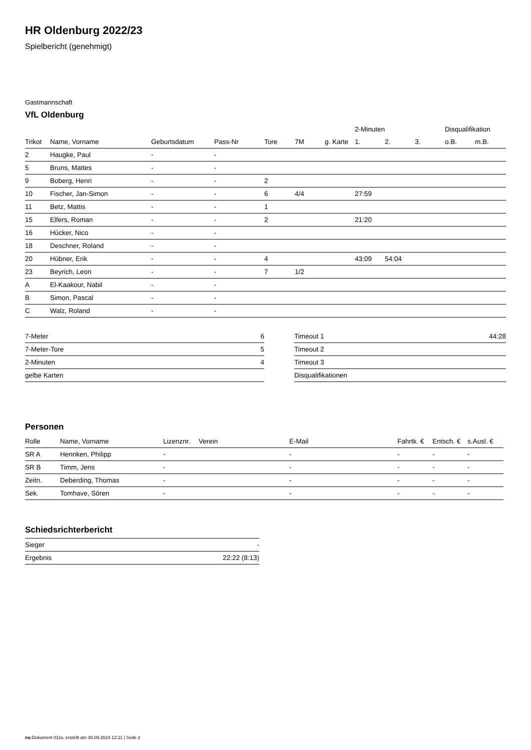HR Oldenburg 2022/23
Spielbericht (genehmigt)
Gastmannschaft
VfL Oldenburg
| | | | | | | | 2-Minuten | | | Disqualifikation | |
| --- | --- | --- | --- | --- | --- | --- | --- | --- | --- | --- | --- |
| Trikot | Name, Vorname | Geburtsdatum | Pass-Nr | Tore | 7M | g. Karte | 1. | 2. | 3. | o.B. | m.B. |
| 2 | Haugke, Paul | - | - | | | | | | | | |
| 5 | Bruns, Mattes | - | - | | | | | | | | |
| 9 | Boberg, Henri | - | - | 2 | | | | | | | |
| 10 | Fischer, Jan-Simon | - | - | 6 | 4/4 | | 27:59 | | | | |
| 11 | Betz, Mattis | - | - | 1 | | | | | | | |
| 15 | Elfers, Roman | - | - | 2 | | | 21:20 | | | | |
| 16 | Hücker, Nico | - | - | | | | | | | | |
| 18 | Deschner, Roland | - | - | | | | | | | | |
| 20 | Hübner, Erik | - | - | 4 | | | 43:09 | 54:04 | | | |
| 23 | Beyrich, Leon | - | - | 7 | 1/2 | | | | | | |
| A | El-Kaakour, Nabil | - | - | | | | | | | | |
| B | Simon, Pascal | - | - | | | | | | | | |
| C | Walz, Roland | - | - | | | | | | | | |
| 7-Meter | 6 |
| 7-Meter-Tore | 5 |
| 2-Minuten | 4 |
| gelbe Karten | |
| Timeout 1 | 44:28 |
| Timeout 2 | |
| Timeout 3 | |
| Disqualifikationen | |
Personen
| Rolle | Name, Vorname | Lizenznr. | Verein | E-Mail | Fahrtk. € | Entsch. € | s.Ausl. € |
| --- | --- | --- | --- | --- | --- | --- | --- |
| SR A | Hennken, Philipp | - | | - | - | - | - |
| SR B | Timm, Jens | - | | - | - | - | - |
| Zeitn. | Deberding, Thomas | - | | - | - | - | - |
| Sek. | Tomhave, Sören | - | | - | - | - | - |
Schiedsrichterbericht
| Sieger | - |
| Ergebnis | 22:22 (8:13) |
nu.Dokument 011e, erstellt am 30.09.2024 12:11 | Seite 2